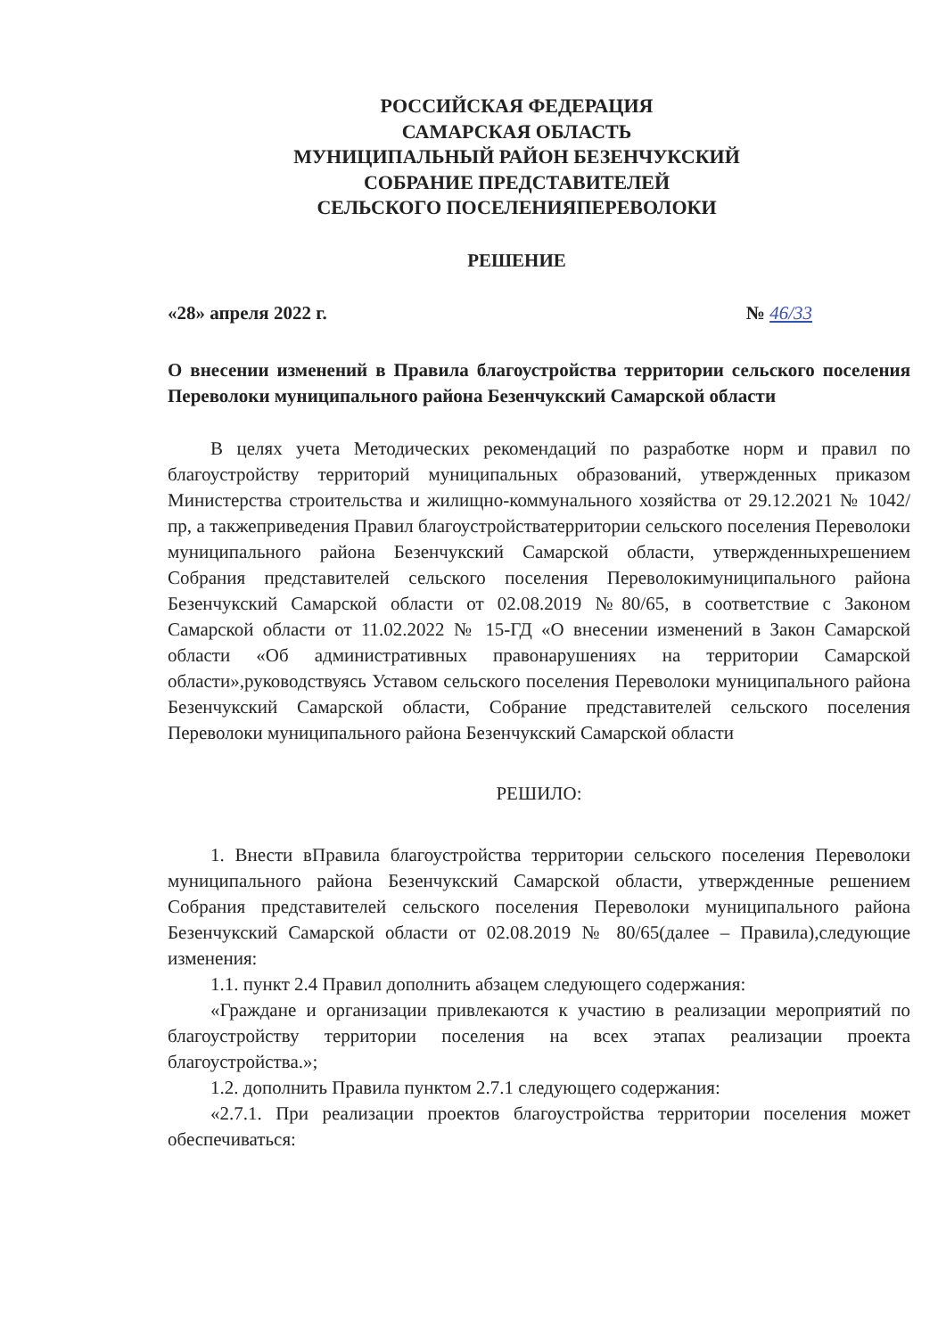РОССИЙСКАЯ ФЕДЕРАЦИЯ
САМАРСКАЯ ОБЛАСТЬ
МУНИЦИПАЛЬНЫЙ РАЙОН БЕЗЕНЧУКСКИЙ
СОБРАНИЕ ПРЕДСТАВИТЕЛЕЙ
СЕЛЬСКОГО ПОСЕЛЕНИЯПЕРЕВОЛОКИ
РЕШЕНИЕ
«28» апреля 2022 г. № 46/33
О внесении изменений в Правила благоустройства территории сельского поселения Переволоки муниципального района Безенчукский Самарской области
В целях учета Методических рекомендаций по разработке норм и правил по благоустройству территорий муниципальных образований, утвержденных приказом Министерства строительства и жилищно-коммунального хозяйства от 29.12.2021 № 1042/пр, а такжеприведения Правил благоустройстватерритории сельского поселения Переволоки муниципального района Безенчукский Самарской области, утвержденныхрешением Собрания представителей сельского поселения Переволокимуниципального района Безенчукский Самарской области от 02.08.2019 №80/65, в соответствие с Законом Самарской области от 11.02.2022 № 15-ГД «О внесении изменений в Закон Самарской области «Об административных правонарушениях на территории Самарской области»,руководствуясь Уставом сельского поселения Переволоки муниципального района Безенчукский Самарской области, Собрание представителей сельского поселения Переволоки муниципального района Безенчукский Самарской области
РЕШИЛО:
1. Внести вПравила благоустройства территории сельского поселения Переволоки муниципального района Безенчукский Самарской области, утвержденные решением Собрания представителей сельского поселения Переволоки муниципального района Безенчукский Самарской области от 02.08.2019 № 80/65(далее – Правила),следующие изменения:
1.1. пункт 2.4 Правил дополнить абзацем следующего содержания:
«Граждане и организации привлекаются к участию в реализации мероприятий по благоустройству территории поселения на всех этапах реализации проекта благоустройства.»;
1.2. дополнить Правила пунктом 2.7.1 следующего содержания:
«2.7.1. При реализации проектов благоустройства территории поселения может обеспечиваться: